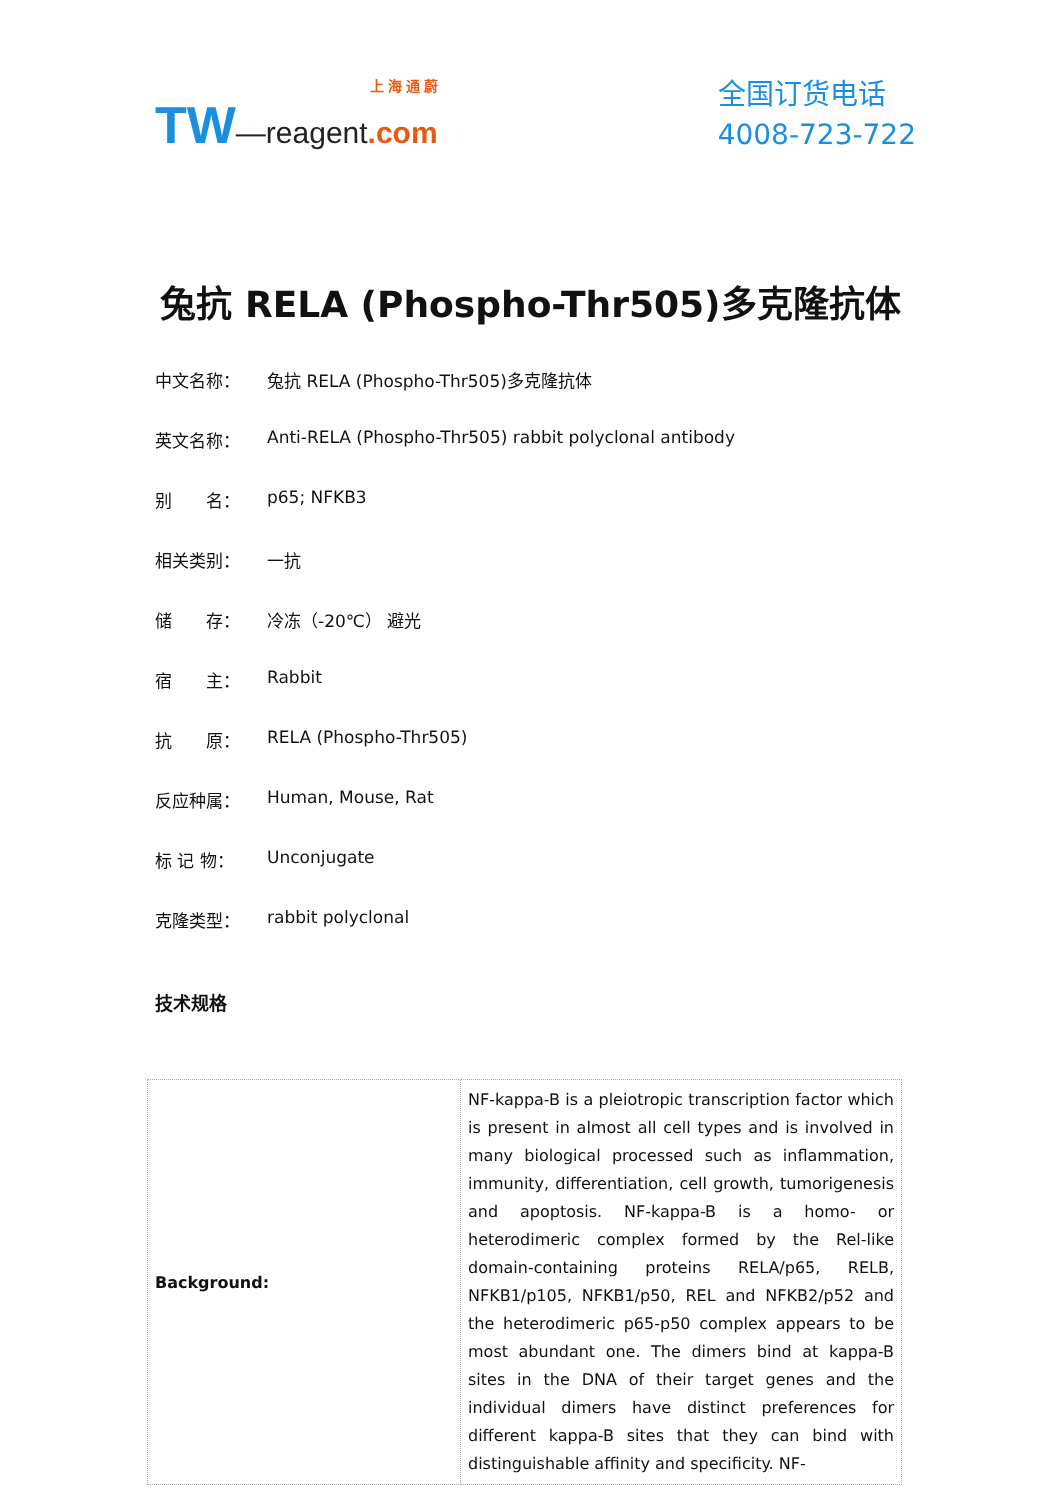上 海 通 蔚
TW—reagent.com
全国订货电话
4008-723-722
兔抗 RELA (Phospho-Thr505)多克隆抗体
中文名称： 兔抗 RELA (Phospho-Thr505)多克隆抗体
英文名称： Anti-RELA (Phospho-Thr505) rabbit polyclonal antibody
别　　名： p65; NFKB3
相关类别： 一抗
储　　存： 冷冻（-20℃） 避光
宿　　主： Rabbit
抗　　原： RELA (Phospho-Thr505)
反应种属： Human, Mouse, Rat
标 记 物： Unconjugate
克隆类型： rabbit polyclonal
技术规格
| Background: | NF-kappa-B is a pleiotropic transcription factor which is present in almost all cell types and is involved in many biological processed such as inflammation, immunity, differentiation, cell growth, tumorigenesis and apoptosis. NF-kappa-B is a homo- or heterodimeric complex formed by the Rel-like domain-containing proteins RELA/p65, RELB, NFKB1/p105, NFKB1/p50, REL and NFKB2/p52 and the heterodimeric p65-p50 complex appears to be most abundant one. The dimers bind at kappa-B sites in the DNA of their target genes and the individual dimers have distinct preferences for different kappa-B sites that they can bind with distinguishable affinity and specificity. NF- |